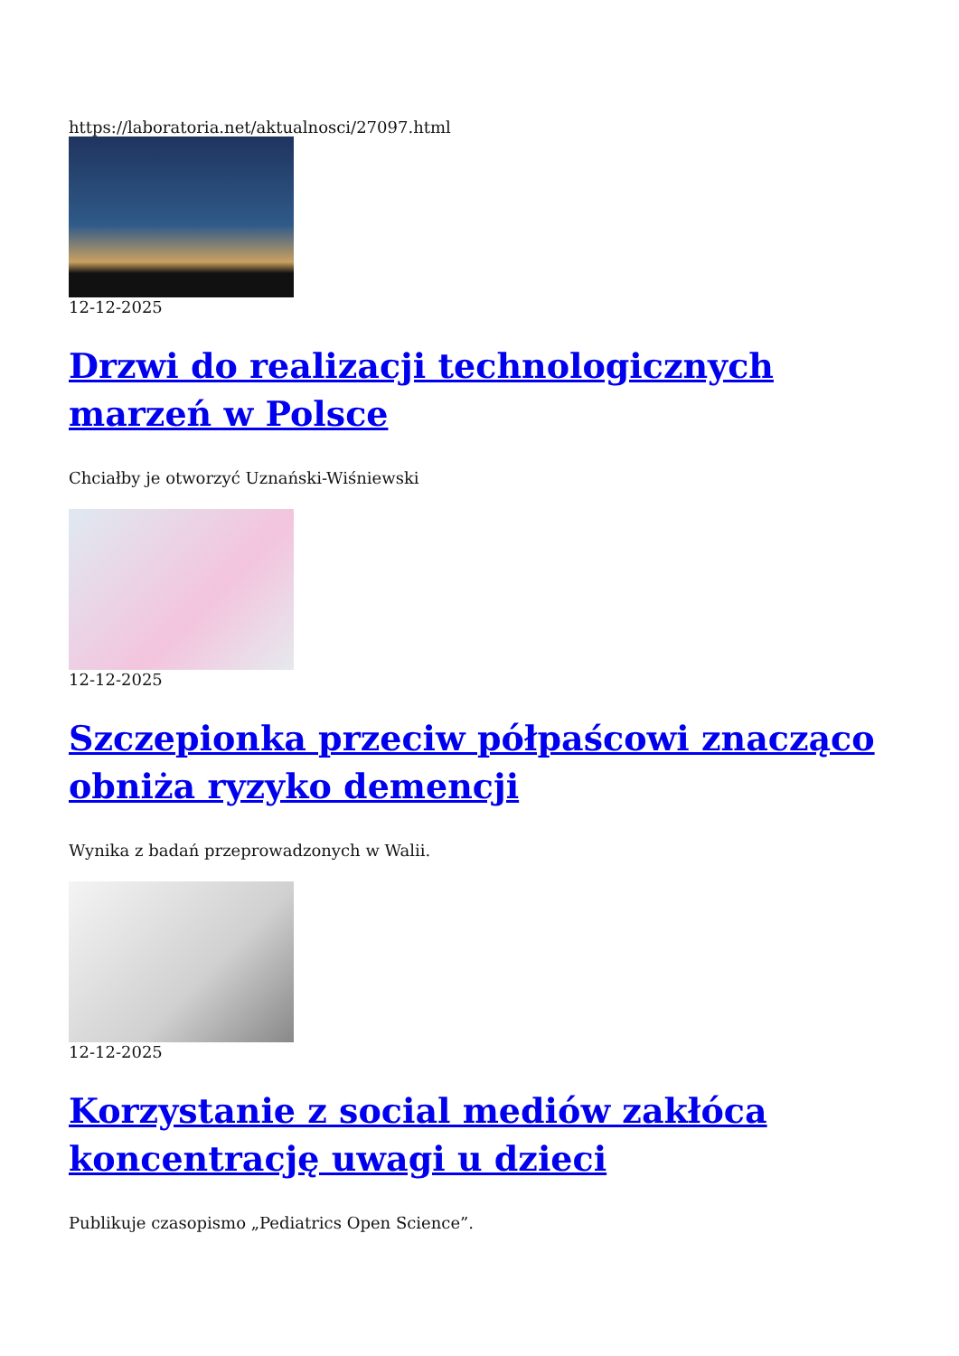https://laboratoria.net/aktualnosci/27097.html
12-12-2025
Drzwi do realizacji technologicznych marzeń w Polsce
Chciałby je otworzyć Uznański-Wiśniewski
12-12-2025
Szczepionka przeciw półpaścowi znacząco obniża ryzyko demencji
Wynika z badań przeprowadzonych w Walii.
12-12-2025
Korzystanie z social mediów zakłóca koncentrację uwagi u dzieci
Publikuje czasopismo „Pediatrics Open Science”.